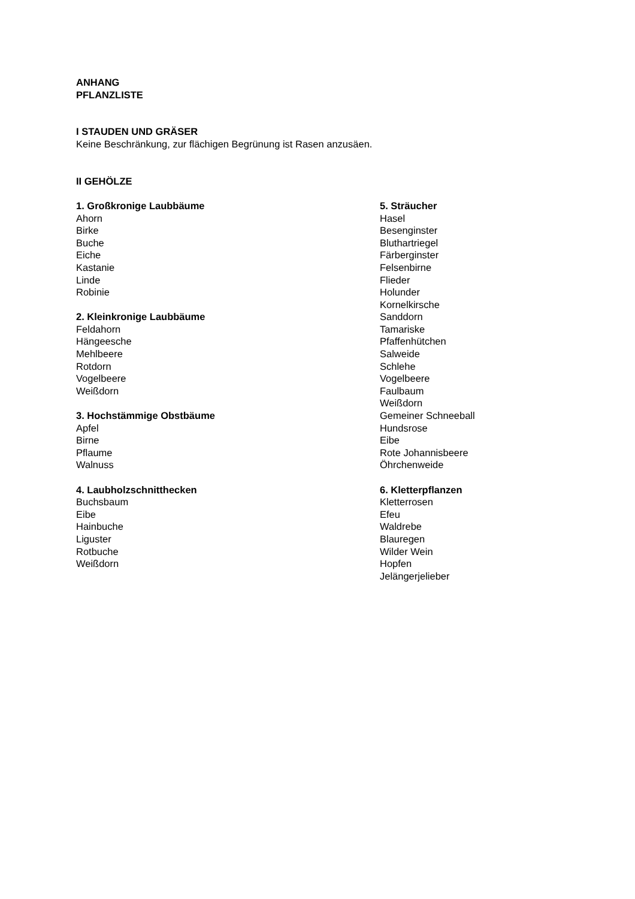ANHANG
PFLANZLISTE
I STAUDEN UND GRÄSER
Keine Beschränkung, zur flächigen Begrünung ist Rasen anzusäen.
II GEHÖLZE
1. Großkronige Laubbäume
Ahorn
Birke
Buche
Eiche
Kastanie
Linde
Robinie
2. Kleinkronige Laubbäume
Feldahorn
Hängeesche
Mehlbeere
Rotdorn
Vogelbeere
Weißdorn
3. Hochstämmige Obstbäume
Apfel
Birne
Pflaume
Walnuss
4. Laubholzschnitthecken
Buchsbaum
Eibe
Hainbuche
Liguster
Rotbuche
Weißdorn
5. Sträucher
Hasel
Besenginster
Bluthartriegel
Färberginster
Felsenbirne
Flieder
Holunder
Kornelkirsche
Sanddorn
Tamariske
Pfaffenhütchen
Salweide
Schlehe
Vogelbeere
Faulbaum
Weißdorn
Gemeiner Schneeball
Hundsrose
Eibe
Rote Johannisbeere
Öhrchenweide
6. Kletterpflanzen
Kletterrosen
Efeu
Waldrebe
Blauregen
Wilder Wein
Hopfen
Jelängerjelieber